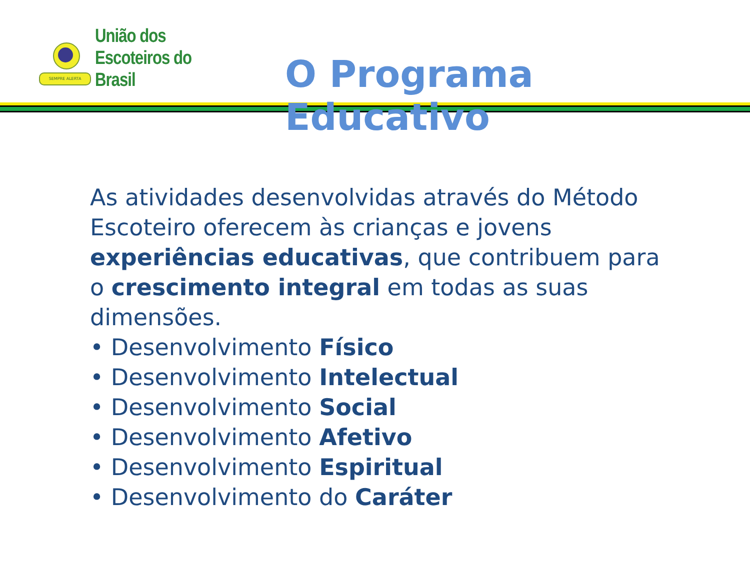SEMPRE ALERTA
União dos
Escoteiros do
Brasil
O Programa Educativo
As atividades desenvolvidas através do Método Escoteiro oferecem às crianças e jovens experiências educativas, que contribuem para o crescimento integral em todas as suas dimensões.
• Desenvolvimento Físico
• Desenvolvimento Intelectual
• Desenvolvimento Social
• Desenvolvimento Afetivo
• Desenvolvimento Espiritual
• Desenvolvimento do Caráter